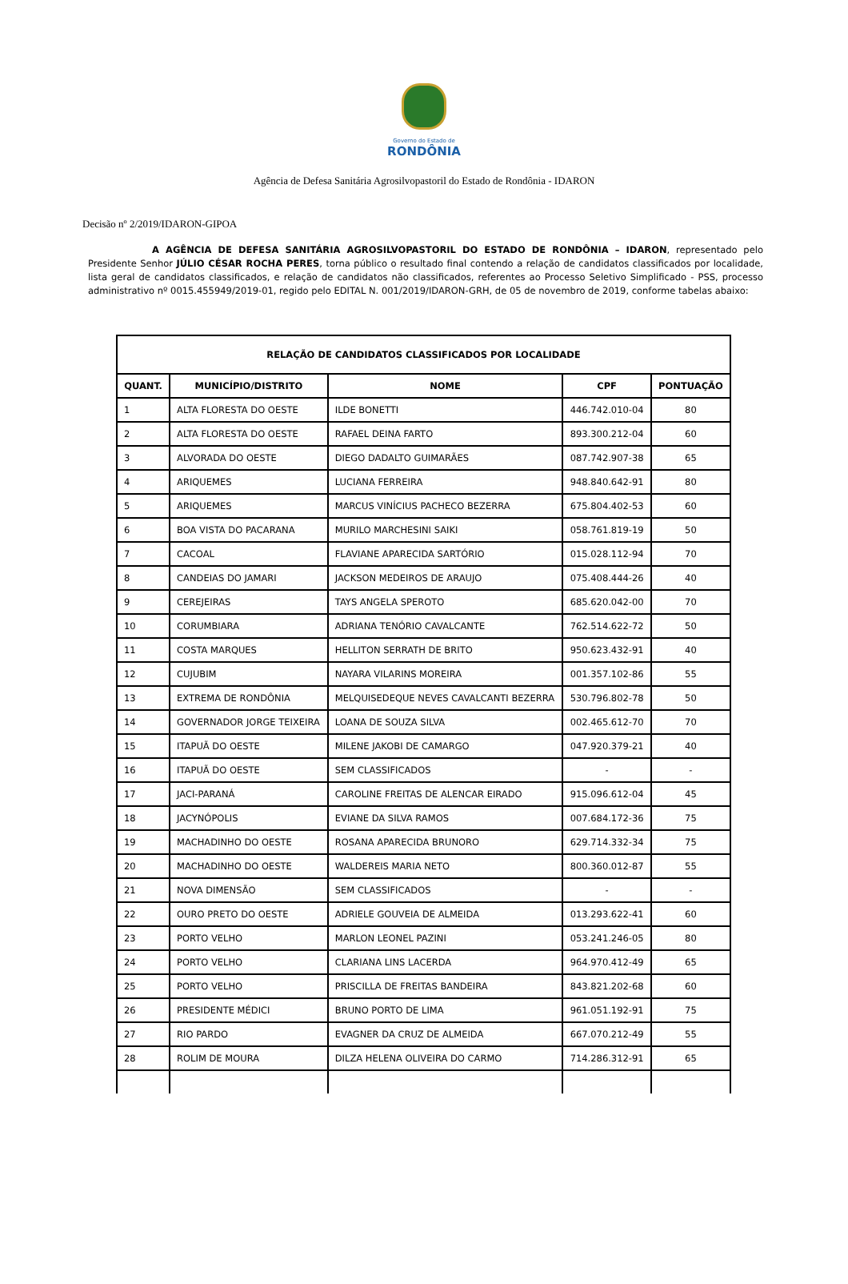Governo do Estado de
RONDÔNIA
Agência de Defesa Sanitária Agrosilvopastoril do Estado de Rondônia - IDARON
Decisão nº 2/2019/IDARON-GIPOA
A AGÊNCIA DE DEFESA SANITÁRIA AGROSILVOPASTORIL DO ESTADO DE RONDÔNIA – IDARON, representado pelo Presidente Senhor JÚLIO CÉSAR ROCHA PERES, torna público o resultado final contendo a relação de candidatos classificados por localidade, lista geral de candidatos classificados, e relação de candidatos não classificados, referentes ao Processo Seletivo Simplificado - PSS, processo administrativo nº 0015.455949/2019-01, regido pelo EDITAL N. 001/2019/IDARON-GRH, de 05 de novembro de 2019, conforme tabelas abaixo:
| RELAÇÃO DE CANDIDATOS CLASSIFICADOS POR LOCALIDADE | | | | |
| --- | --- | --- | --- | --- |
| QUANT. | MUNICÍPIO/DISTRITO | NOME | CPF | PONTUAÇÃO |
| 1 | ALTA FLORESTA DO OESTE | ILDE BONETTI | 446.742.010-04 | 80 |
| 2 | ALTA FLORESTA DO OESTE | RAFAEL DEINA FARTO | 893.300.212-04 | 60 |
| 3 | ALVORADA DO OESTE | DIEGO DADALTO GUIMARÃES | 087.742.907-38 | 65 |
| 4 | ARIQUEMES | LUCIANA FERREIRA | 948.840.642-91 | 80 |
| 5 | ARIQUEMES | MARCUS VINÍCIUS PACHECO BEZERRA | 675.804.402-53 | 60 |
| 6 | BOA VISTA DO PACARANA | MURILO MARCHESINI SAIKI | 058.761.819-19 | 50 |
| 7 | CACOAL | FLAVIANE APARECIDA SARTÓRIO | 015.028.112-94 | 70 |
| 8 | CANDEIAS DO JAMARI | JACKSON MEDEIROS DE ARAUJO | 075.408.444-26 | 40 |
| 9 | CEREJEIRAS | TAYS ANGELA SPEROTO | 685.620.042-00 | 70 |
| 10 | CORUMBIARA | ADRIANA TENÓRIO CAVALCANTE | 762.514.622-72 | 50 |
| 11 | COSTA MARQUES | HELLITON SERRATH DE BRITO | 950.623.432-91 | 40 |
| 12 | CUJUBIM | NAYARA VILARINS MOREIRA | 001.357.102-86 | 55 |
| 13 | EXTREMA DE RONDÔNIA | MELQUISEDEQUE NEVES CAVALCANTI BEZERRA | 530.796.802-78 | 50 |
| 14 | GOVERNADOR JORGE TEIXEIRA | LOANA DE SOUZA SILVA | 002.465.612-70 | 70 |
| 15 | ITAPUÃ DO OESTE | MILENE JAKOBI DE CAMARGO | 047.920.379-21 | 40 |
| 16 | ITAPUÃ DO OESTE | SEM CLASSIFICADOS | - | - |
| 17 | JACI-PARANÁ | CAROLINE FREITAS DE ALENCAR EIRADO | 915.096.612-04 | 45 |
| 18 | JACYNÓPOLIS | EVIANE DA SILVA RAMOS | 007.684.172-36 | 75 |
| 19 | MACHADINHO DO OESTE | ROSANA APARECIDA BRUNORO | 629.714.332-34 | 75 |
| 20 | MACHADINHO DO OESTE | WALDEREIS MARIA NETO | 800.360.012-87 | 55 |
| 21 | NOVA DIMENSÃO | SEM CLASSIFICADOS | - | - |
| 22 | OURO PRETO DO OESTE | ADRIELE GOUVEIA DE ALMEIDA | 013.293.622-41 | 60 |
| 23 | PORTO VELHO | MARLON LEONEL PAZINI | 053.241.246-05 | 80 |
| 24 | PORTO VELHO | CLARIANA LINS LACERDA | 964.970.412-49 | 65 |
| 25 | PORTO VELHO | PRISCILLA DE FREITAS BANDEIRA | 843.821.202-68 | 60 |
| 26 | PRESIDENTE MÉDICI | BRUNO PORTO DE LIMA | 961.051.192-91 | 75 |
| 27 | RIO PARDO | EVAGNER DA CRUZ DE ALMEIDA | 667.070.212-49 | 55 |
| 28 | ROLIM DE MOURA | DILZA HELENA OLIVEIRA DO CARMO | 714.286.312-91 | 65 |